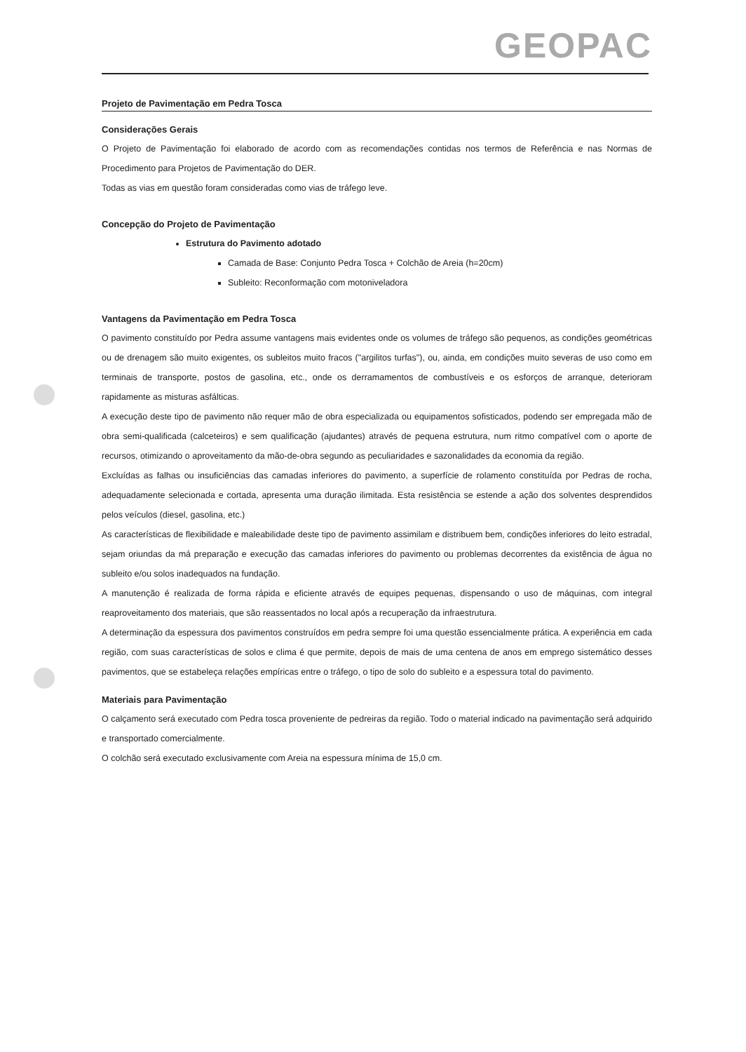GEOPAC
Projeto de Pavimentação em Pedra Tosca
Considerações Gerais
O Projeto de Pavimentação foi elaborado de acordo com as recomendações contidas nos termos de Referência e nas Normas de Procedimento para Projetos de Pavimentação do DER.
Todas as vias em questão foram consideradas como vias de tráfego leve.
Concepção do Projeto de Pavimentação
Estrutura do Pavimento adotado
Camada de Base: Conjunto Pedra Tosca + Colchão de Areia (h=20cm)
Subleito: Reconformação com motoniveladora
Vantagens da Pavimentação em Pedra Tosca
O pavimento constituído por Pedra assume vantagens mais evidentes onde os volumes de tráfego são pequenos, as condições geométricas ou de drenagem são muito exigentes, os subleitos muito fracos ("argilitos turfas"), ou, ainda, em condições muito severas de uso como em terminais de transporte, postos de gasolina, etc., onde os derramamentos de combustíveis e os esforços de arranque, deterioram rapidamente as misturas asfálticas.
A execução deste tipo de pavimento não requer mão de obra especializada ou equipamentos sofisticados, podendo ser empregada mão de obra semi-qualificada (calceteiros) e sem qualificação (ajudantes) através de pequena estrutura, num ritmo compatível com o aporte de recursos, otimizando o aproveitamento da mão-de-obra segundo as peculiaridades e sazonalidades da economia da região.
Excluídas as falhas ou insuficiências das camadas inferiores do pavimento, a superfície de rolamento constituída por Pedras de rocha, adequadamente selecionada e cortada, apresenta uma duração ilimitada. Esta resistência se estende a ação dos solventes desprendidos pelos veículos (diesel, gasolina, etc.)
As características de flexibilidade e maleabilidade deste tipo de pavimento assimilam e distribuem bem, condições inferiores do leito estradal, sejam oriundas da má preparação e execução das camadas inferiores do pavimento ou problemas decorrentes da existência de água no subleito e/ou solos inadequados na fundação.
A manutenção é realizada de forma rápida e eficiente através de equipes pequenas, dispensando o uso de máquinas, com integral reaproveitamento dos materiais, que são reassentados no local após a recuperação da infraestrutura.
A determinação da espessura dos pavimentos construídos em pedra sempre foi uma questão essencialmente prática. A experiência em cada região, com suas características de solos e clima é que permite, depois de mais de uma centena de anos em emprego sistemático desses pavimentos, que se estabeleça relações empíricas entre o tráfego, o tipo de solo do subleito e a espessura total do pavimento.
Materiais para Pavimentação
O calçamento será executado com Pedra tosca proveniente de pedreiras da região. Todo o material indicado na pavimentação será adquirido e transportado comercialmente.
O colchão será executado exclusivamente com Areia na espessura mínima de 15,0 cm.